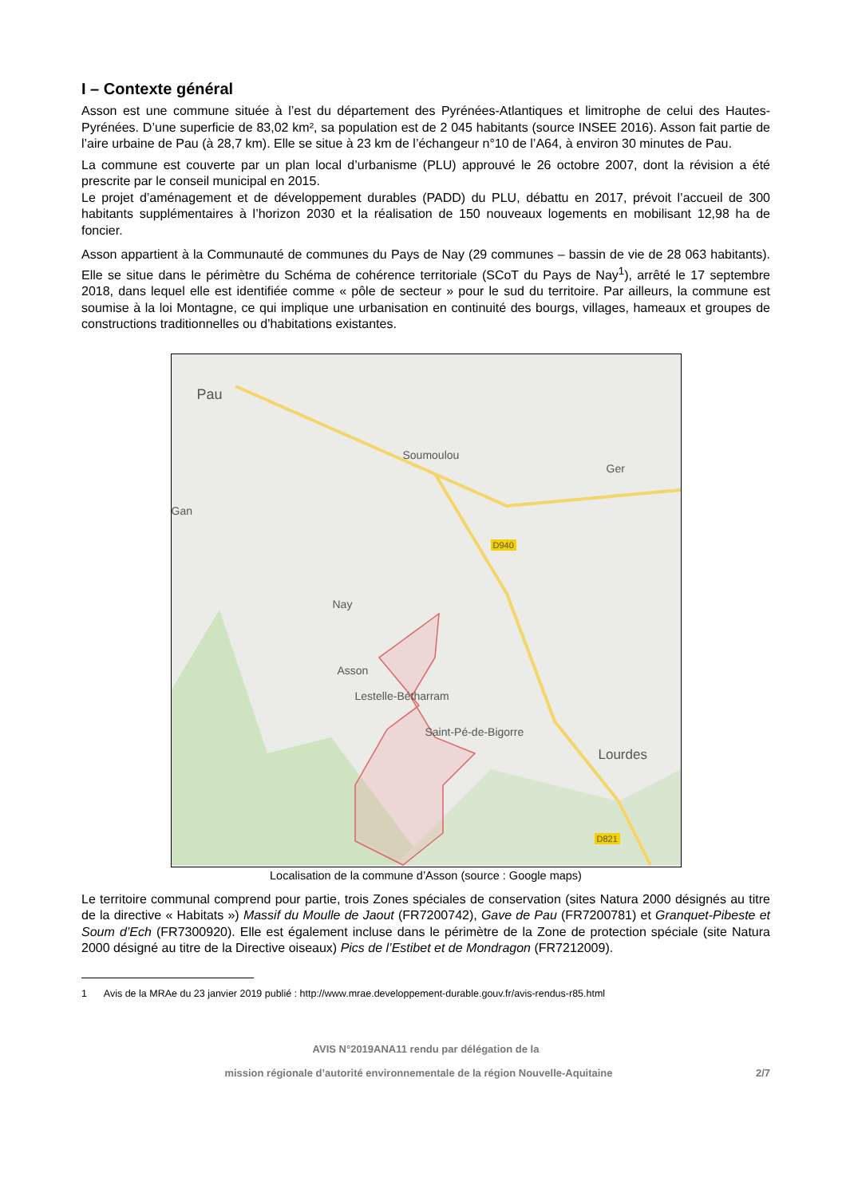I – Contexte général
Asson est une commune située à l’est du département des Pyrénées-Atlantiques et limitrophe de celui des Hautes-Pyrénées. D’une superficie de 83,02 km², sa population est de 2 045 habitants (source INSEE 2016). Asson fait partie de l’aire urbaine de Pau (à 28,7 km). Elle se situe à 23 km de l’échangeur n°10 de l’A64, à environ 30 minutes de Pau.
La commune est couverte par un plan local d’urbanisme (PLU) approuvé le 26 octobre 2007, dont la révision a été prescrite par le conseil municipal en 2015.
Le projet d’aménagement et de développement durables (PADD) du PLU, débattu en 2017, prévoit l’accueil de 300 habitants supplémentaires à l’horizon 2030 et la réalisation de 150 nouveaux logements en mobilisant 12,98 ha de foncier.
Asson appartient à la Communauté de communes du Pays de Nay (29 communes – bassin de vie de 28 063 habitants). Elle se situe dans le périmètre du Schéma de cohérence territoriale (SCoT du Pays de Nay<sup>1</sup>), arrêté le 17 septembre 2018, dans lequel elle est identifiée comme « pôle de secteur » pour le sud du territoire. Par ailleurs, la commune est soumise à la loi Montagne, ce qui implique une urbanisation en continuité des bourgs, villages, hameaux et groupes de constructions traditionnelles ou d’habitations existantes.
Pau
Soumoulou
Ger
Gan
D940
Nay
Asson
Lestelle-Bétharram
Saint-Pé-de-Bigorre
Lourdes
D821
Localisation de la commune d’Asson (source : Google maps)
Le territoire communal comprend pour partie, trois Zones spéciales de conservation (sites Natura 2000 désignés au titre de la directive « Habitats ») Massif du Moulle de Jaout (FR7200742), Gave de Pau (FR7200781) et Granquet-Pibeste et Soum d’Ech (FR7300920). Elle est également incluse dans le périmètre de la Zone de protection spéciale (site Natura 2000 désigné au titre de la Directive oiseaux) Pics de l’Estibet et de Mondragon (FR7212009).
1 Avis de la MRAe du 23 janvier 2019 publié : http://www.mrae.developpement-durable.gouv.fr/avis-rendus-r85.html
AVIS N°2019ANA11 rendu par délégation de la
mission régionale d’autorité environnementale de la région Nouvelle-Aquitaine 2/7